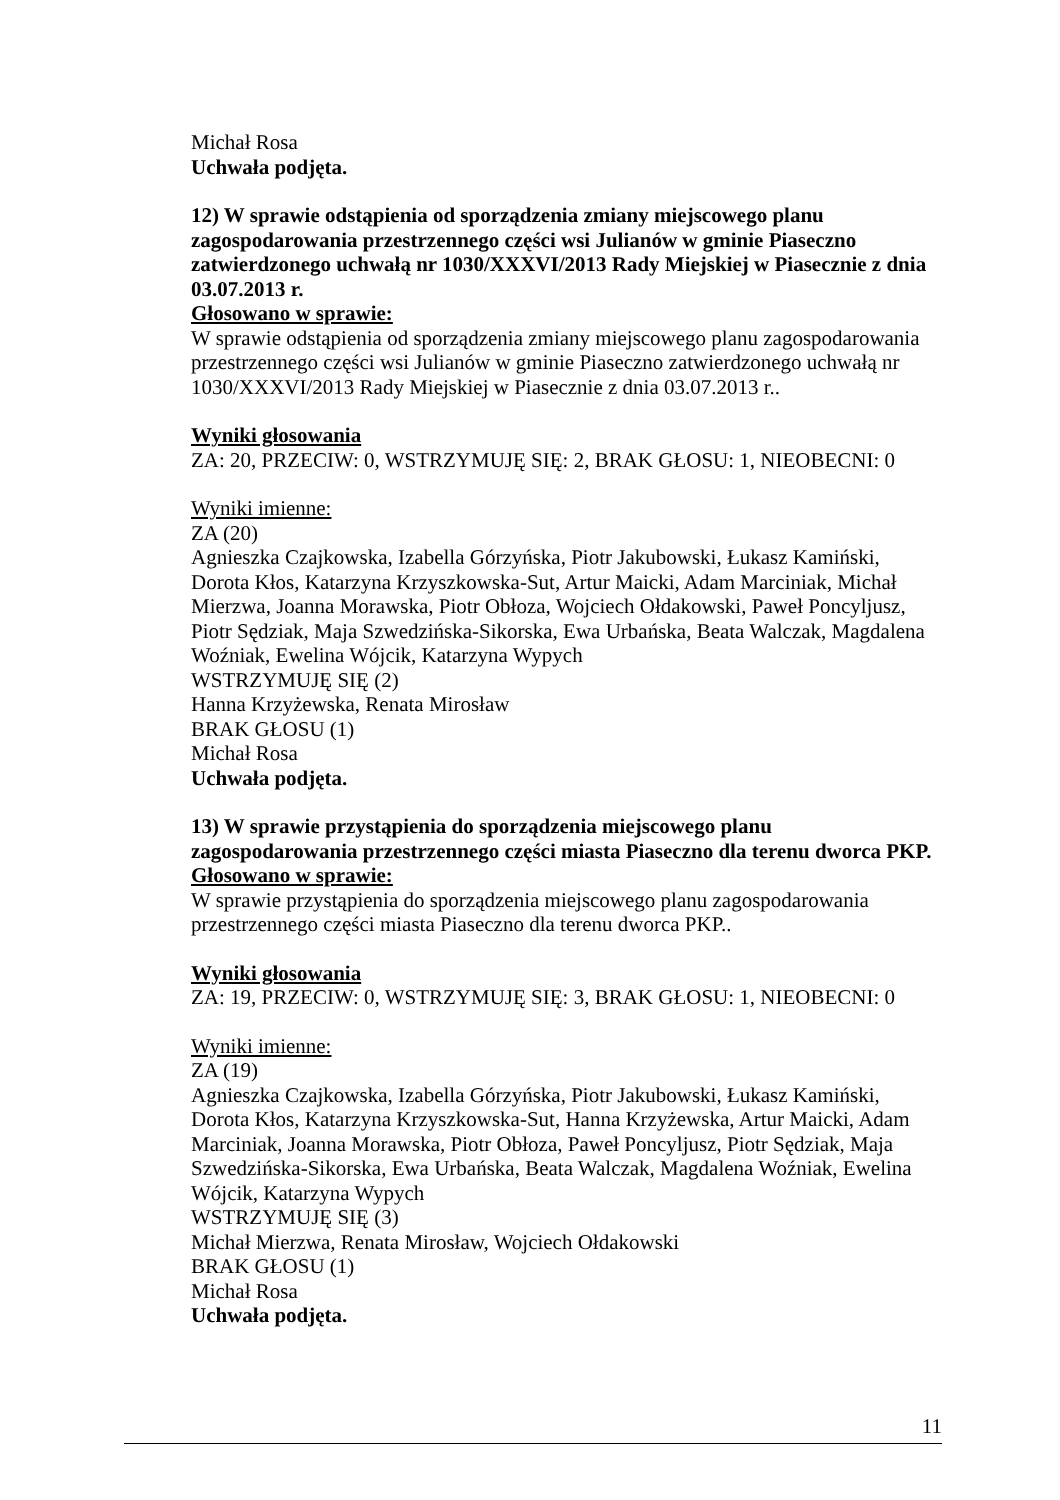Michał Rosa
Uchwała podjęta.
12) W sprawie odstąpienia od sporządzenia zmiany miejscowego planu zagospodarowania przestrzennego części wsi Julianów w gminie Piaseczno zatwierdzonego uchwałą nr 1030/XXXVI/2013 Rady Miejskiej w Piasecznie z dnia 03.07.2013 r.
Głosowano w sprawie:
W sprawie odstąpienia od sporządzenia zmiany miejscowego planu zagospodarowania przestrzennego części wsi Julianów w gminie Piaseczno zatwierdzonego uchwałą nr 1030/XXXVI/2013 Rady Miejskiej w Piasecznie z dnia 03.07.2013 r..
Wyniki głosowania
ZA: 20, PRZECIW: 0, WSTRZYMUJĘ SIĘ: 2, BRAK GŁOSU: 1, NIEOBECNI: 0
Wyniki imienne:
ZA (20)
Agnieszka Czajkowska, Izabella Górzyńska, Piotr Jakubowski, Łukasz Kamiński, Dorota Kłos, Katarzyna Krzyszkowska-Sut, Artur Maicki, Adam Marciniak, Michał Mierzwa, Joanna Morawska, Piotr Obłoza, Wojciech Ołdakowski, Paweł Poncyljusz, Piotr Sędziak, Maja Szwedzińska-Sikorska, Ewa Urbańska, Beata Walczak, Magdalena Woźniak, Ewelina Wójcik, Katarzyna Wypych
WSTRZYMUJĘ SIĘ (2)
Hanna Krzyżewska, Renata Mirosław
BRAK GŁOSU (1)
Michał Rosa
Uchwała podjęta.
13) W sprawie przystąpienia do sporządzenia miejscowego planu zagospodarowania przestrzennego części miasta Piaseczno dla terenu dworca PKP.
Głosowano w sprawie:
W sprawie przystąpienia do sporządzenia miejscowego planu zagospodarowania przestrzennego części miasta Piaseczno dla terenu dworca PKP..
Wyniki głosowania
ZA: 19, PRZECIW: 0, WSTRZYMUJĘ SIĘ: 3, BRAK GŁOSU: 1, NIEOBECNI: 0
Wyniki imienne:
ZA (19)
Agnieszka Czajkowska, Izabella Górzyńska, Piotr Jakubowski, Łukasz Kamiński, Dorota Kłos, Katarzyna Krzyszkowska-Sut, Hanna Krzyżewska, Artur Maicki, Adam Marciniak, Joanna Morawska, Piotr Obłoza, Paweł Poncyljusz, Piotr Sędziak, Maja Szwedzińska-Sikorska, Ewa Urbańska, Beata Walczak, Magdalena Woźniak, Ewelina Wójcik, Katarzyna Wypych
WSTRZYMUJĘ SIĘ (3)
Michał Mierzwa, Renata Mirosław, Wojciech Ołdakowski
BRAK GŁOSU (1)
Michał Rosa
Uchwała podjęta.
11